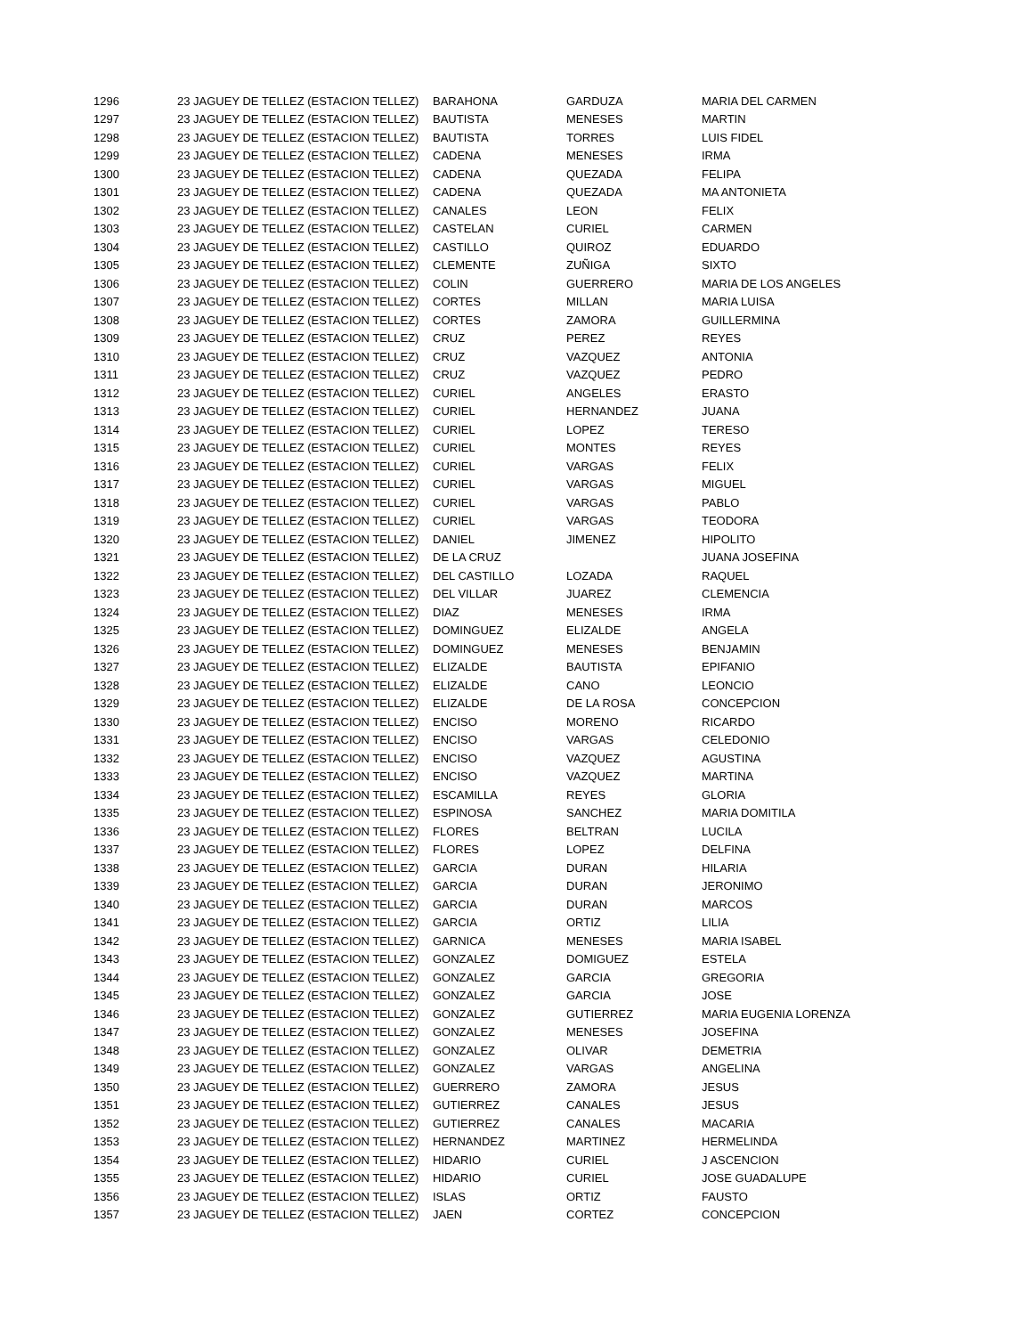| 1296 | 23 JAGUEY DE TELLEZ (ESTACION TELLEZ) | BARAHONA | GARDUZA | MARIA DEL CARMEN |
| 1297 | 23 JAGUEY DE TELLEZ (ESTACION TELLEZ) | BAUTISTA | MENESES | MARTIN |
| 1298 | 23 JAGUEY DE TELLEZ (ESTACION TELLEZ) | BAUTISTA | TORRES | LUIS FIDEL |
| 1299 | 23 JAGUEY DE TELLEZ (ESTACION TELLEZ) | CADENA | MENESES | IRMA |
| 1300 | 23 JAGUEY DE TELLEZ (ESTACION TELLEZ) | CADENA | QUEZADA | FELIPA |
| 1301 | 23 JAGUEY DE TELLEZ (ESTACION TELLEZ) | CADENA | QUEZADA | MA ANTONIETA |
| 1302 | 23 JAGUEY DE TELLEZ (ESTACION TELLEZ) | CANALES | LEON | FELIX |
| 1303 | 23 JAGUEY DE TELLEZ (ESTACION TELLEZ) | CASTELAN | CURIEL | CARMEN |
| 1304 | 23 JAGUEY DE TELLEZ (ESTACION TELLEZ) | CASTILLO | QUIROZ | EDUARDO |
| 1305 | 23 JAGUEY DE TELLEZ (ESTACION TELLEZ) | CLEMENTE | ZUÑIGA | SIXTO |
| 1306 | 23 JAGUEY DE TELLEZ (ESTACION TELLEZ) | COLIN | GUERRERO | MARIA DE LOS ANGELES |
| 1307 | 23 JAGUEY DE TELLEZ (ESTACION TELLEZ) | CORTES | MILLAN | MARIA LUISA |
| 1308 | 23 JAGUEY DE TELLEZ (ESTACION TELLEZ) | CORTES | ZAMORA | GUILLERMINA |
| 1309 | 23 JAGUEY DE TELLEZ (ESTACION TELLEZ) | CRUZ | PEREZ | REYES |
| 1310 | 23 JAGUEY DE TELLEZ (ESTACION TELLEZ) | CRUZ | VAZQUEZ | ANTONIA |
| 1311 | 23 JAGUEY DE TELLEZ (ESTACION TELLEZ) | CRUZ | VAZQUEZ | PEDRO |
| 1312 | 23 JAGUEY DE TELLEZ (ESTACION TELLEZ) | CURIEL | ANGELES | ERASTO |
| 1313 | 23 JAGUEY DE TELLEZ (ESTACION TELLEZ) | CURIEL | HERNANDEZ | JUANA |
| 1314 | 23 JAGUEY DE TELLEZ (ESTACION TELLEZ) | CURIEL | LOPEZ | TERESO |
| 1315 | 23 JAGUEY DE TELLEZ (ESTACION TELLEZ) | CURIEL | MONTES | REYES |
| 1316 | 23 JAGUEY DE TELLEZ (ESTACION TELLEZ) | CURIEL | VARGAS | FELIX |
| 1317 | 23 JAGUEY DE TELLEZ (ESTACION TELLEZ) | CURIEL | VARGAS | MIGUEL |
| 1318 | 23 JAGUEY DE TELLEZ (ESTACION TELLEZ) | CURIEL | VARGAS | PABLO |
| 1319 | 23 JAGUEY DE TELLEZ (ESTACION TELLEZ) | CURIEL | VARGAS | TEODORA |
| 1320 | 23 JAGUEY DE TELLEZ (ESTACION TELLEZ) | DANIEL | JIMENEZ | HIPOLITO |
| 1321 | 23 JAGUEY DE TELLEZ (ESTACION TELLEZ) | DE LA CRUZ | | JUANA JOSEFINA |
| 1322 | 23 JAGUEY DE TELLEZ (ESTACION TELLEZ) | DEL CASTILLO | LOZADA | RAQUEL |
| 1323 | 23 JAGUEY DE TELLEZ (ESTACION TELLEZ) | DEL VILLAR | JUAREZ | CLEMENCIA |
| 1324 | 23 JAGUEY DE TELLEZ (ESTACION TELLEZ) | DIAZ | MENESES | IRMA |
| 1325 | 23 JAGUEY DE TELLEZ (ESTACION TELLEZ) | DOMINGUEZ | ELIZALDE | ANGELA |
| 1326 | 23 JAGUEY DE TELLEZ (ESTACION TELLEZ) | DOMINGUEZ | MENESES | BENJAMIN |
| 1327 | 23 JAGUEY DE TELLEZ (ESTACION TELLEZ) | ELIZALDE | BAUTISTA | EPIFANIO |
| 1328 | 23 JAGUEY DE TELLEZ (ESTACION TELLEZ) | ELIZALDE | CANO | LEONCIO |
| 1329 | 23 JAGUEY DE TELLEZ (ESTACION TELLEZ) | ELIZALDE | DE LA ROSA | CONCEPCION |
| 1330 | 23 JAGUEY DE TELLEZ (ESTACION TELLEZ) | ENCISO | MORENO | RICARDO |
| 1331 | 23 JAGUEY DE TELLEZ (ESTACION TELLEZ) | ENCISO | VARGAS | CELEDONIO |
| 1332 | 23 JAGUEY DE TELLEZ (ESTACION TELLEZ) | ENCISO | VAZQUEZ | AGUSTINA |
| 1333 | 23 JAGUEY DE TELLEZ (ESTACION TELLEZ) | ENCISO | VAZQUEZ | MARTINA |
| 1334 | 23 JAGUEY DE TELLEZ (ESTACION TELLEZ) | ESCAMILLA | REYES | GLORIA |
| 1335 | 23 JAGUEY DE TELLEZ (ESTACION TELLEZ) | ESPINOSA | SANCHEZ | MARIA DOMITILA |
| 1336 | 23 JAGUEY DE TELLEZ (ESTACION TELLEZ) | FLORES | BELTRAN | LUCILA |
| 1337 | 23 JAGUEY DE TELLEZ (ESTACION TELLEZ) | FLORES | LOPEZ | DELFINA |
| 1338 | 23 JAGUEY DE TELLEZ (ESTACION TELLEZ) | GARCIA | DURAN | HILARIA |
| 1339 | 23 JAGUEY DE TELLEZ (ESTACION TELLEZ) | GARCIA | DURAN | JERONIMO |
| 1340 | 23 JAGUEY DE TELLEZ (ESTACION TELLEZ) | GARCIA | DURAN | MARCOS |
| 1341 | 23 JAGUEY DE TELLEZ (ESTACION TELLEZ) | GARCIA | ORTIZ | LILIA |
| 1342 | 23 JAGUEY DE TELLEZ (ESTACION TELLEZ) | GARNICA | MENESES | MARIA ISABEL |
| 1343 | 23 JAGUEY DE TELLEZ (ESTACION TELLEZ) | GONZALEZ | DOMIGUEZ | ESTELA |
| 1344 | 23 JAGUEY DE TELLEZ (ESTACION TELLEZ) | GONZALEZ | GARCIA | GREGORIA |
| 1345 | 23 JAGUEY DE TELLEZ (ESTACION TELLEZ) | GONZALEZ | GARCIA | JOSE |
| 1346 | 23 JAGUEY DE TELLEZ (ESTACION TELLEZ) | GONZALEZ | GUTIERREZ | MARIA EUGENIA LORENZA |
| 1347 | 23 JAGUEY DE TELLEZ (ESTACION TELLEZ) | GONZALEZ | MENESES | JOSEFINA |
| 1348 | 23 JAGUEY DE TELLEZ (ESTACION TELLEZ) | GONZALEZ | OLIVAR | DEMETRIA |
| 1349 | 23 JAGUEY DE TELLEZ (ESTACION TELLEZ) | GONZALEZ | VARGAS | ANGELINA |
| 1350 | 23 JAGUEY DE TELLEZ (ESTACION TELLEZ) | GUERRERO | ZAMORA | JESUS |
| 1351 | 23 JAGUEY DE TELLEZ (ESTACION TELLEZ) | GUTIERREZ | CANALES | JESUS |
| 1352 | 23 JAGUEY DE TELLEZ (ESTACION TELLEZ) | GUTIERREZ | CANALES | MACARIA |
| 1353 | 23 JAGUEY DE TELLEZ (ESTACION TELLEZ) | HERNANDEZ | MARTINEZ | HERMELINDA |
| 1354 | 23 JAGUEY DE TELLEZ (ESTACION TELLEZ) | HIDARIO | CURIEL | J ASCENCION |
| 1355 | 23 JAGUEY DE TELLEZ (ESTACION TELLEZ) | HIDARIO | CURIEL | JOSE GUADALUPE |
| 1356 | 23 JAGUEY DE TELLEZ (ESTACION TELLEZ) | ISLAS | ORTIZ | FAUSTO |
| 1357 | 23 JAGUEY DE TELLEZ (ESTACION TELLEZ) | JAEN | CORTEZ | CONCEPCION |